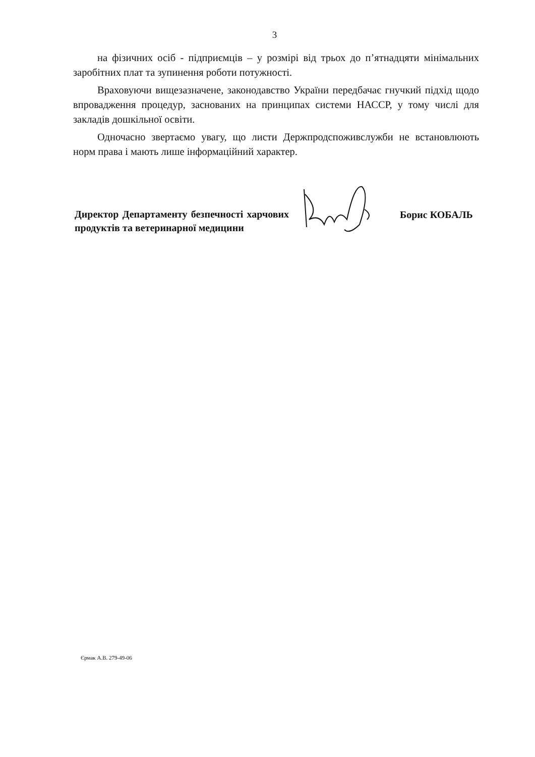3
на фізичних осіб - підприємців – у розмірі від трьох до п’ятнадцяти мінімальних заробітних плат та зупинення роботи потужності.
Враховуючи вищезазначене, законодавство України передбачає гнучкий підхід щодо впровадження процедур, заснованих на принципах системи НАССР, у тому числі для закладів дошкільної освіти.
Одночасно звертаємо увагу, що листи Держпродспоживслужби не встановлюють норм права і мають лише інформаційний характер.
Директор Департаменту безпечності харчових продуктів та ветеринарної медицини
Борис КОБАЛЬ
Єрмак А.В. 279-49-06